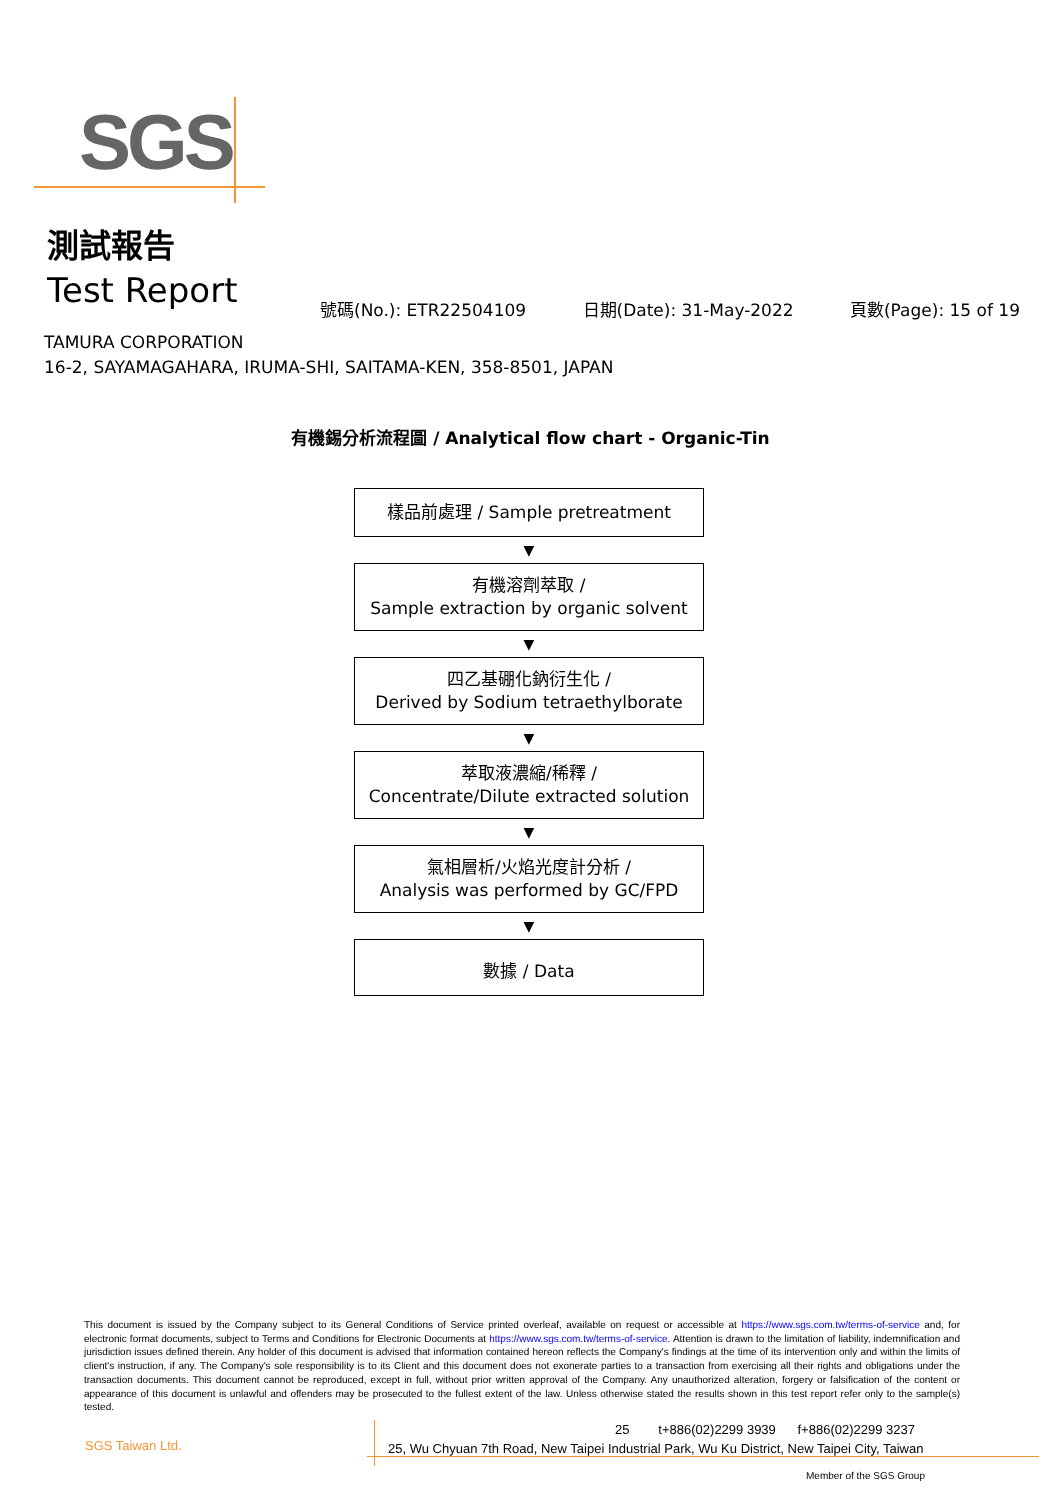SGS
測試報告
Test Report 號碼(No.): ETR22504109 日期(Date): 31-May-2022 頁數(Page): 15 of 19
TAMURA CORPORATION
16-2, SAYAMAGAHARA, IRUMA-SHI, SAITAMA-KEN, 358-8501, JAPAN
有機錫分析流程圖 / Analytical flow chart - Organic-Tin
樣品前處理 / Sample pretreatment
▼
有機溶劑萃取 /
Sample extraction by organic solvent
▼
四乙基硼化鈉衍生化 /
Derived by Sodium tetraethylborate
▼
萃取液濃縮/稀釋 /
Concentrate/Dilute extracted solution
▼
氣相層析/火焰光度計分析 /
Analysis was performed by GC/FPD
▼
數據 / Data
This document is issued by the Company subject to its General Conditions of Service printed overleaf, available on request or accessible at https://www.sgs.com.tw/terms-of-service and, for electronic format documents, subject to Terms and Conditions for Electronic Documents at https://www.sgs.com.tw/terms-of-service. Attention is drawn to the limitation of liability, indemnification and jurisdiction issues defined therein. Any holder of this document is advised that information contained hereon reflects the Company's findings at the time of its intervention only and within the limits of client's instruction, if any. The Company's sole responsibility is to its Client and this document does not exonerate parties to a transaction from exercising all their rights and obligations under the transaction documents. This document cannot be reproduced, except in full, without prior written approval of the Company. Any unauthorized alteration, forgery or falsification of the content or appearance of this document is unlawful and offenders may be prosecuted to the fullest extent of the law. Unless otherwise stated the results shown in this test report refer only to the sample(s) tested.
SGS Taiwan Ltd.
25 t+886(02)2299 3939 f+886(02)2299 3237
25, Wu Chyuan 7th Road, New Taipei Industrial Park, Wu Ku District, New Taipei City, Taiwan
Member of the SGS Group